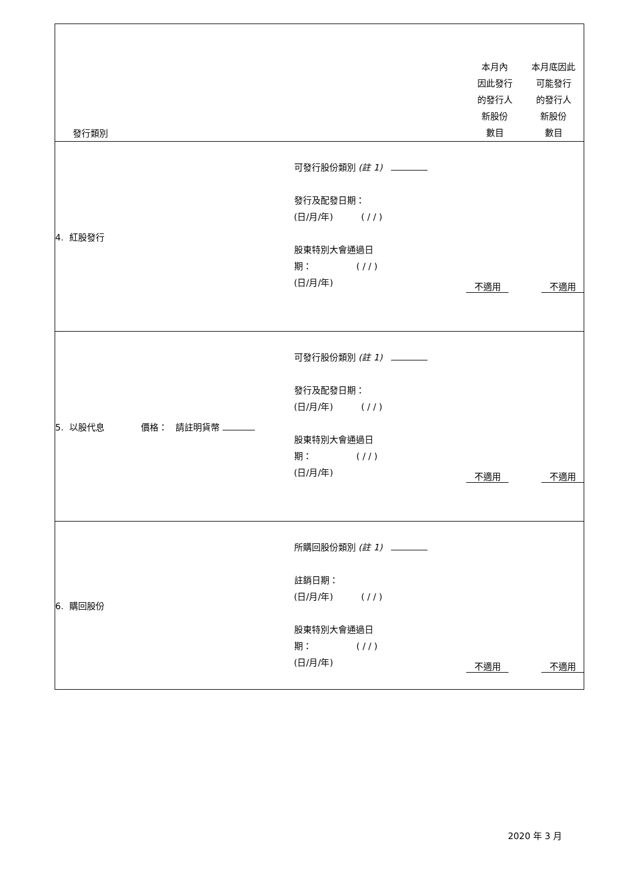| 發行類別 | | 本月內 因此發行 的發行人 新股份 數目 | 本月底因此 可能發行 的發行人 新股份 數目 |
| 4. 紅股發行 | 可發行股份類別 (註 1) 發行及配發日期： (日/月/年) ( / / ) 股東特別大會通過日 期： ( / / ) (日/月/年) | 不適用 | 不適用 |
| 5. 以股代息 價格： 請註明貨幣 | 可發行股份類別 (註 1) 發行及配發日期： (日/月/年) ( / / ) 股東特別大會通過日 期： ( / / ) (日/月/年) | 不適用 | 不適用 |
| 6. 購回股份 | 所購回股份類別 (註 1) 註銷日期： (日/月/年) ( / / ) 股東特別大會通過日 期： ( / / ) (日/月/年) | 不適用 | 不適用 |
2020 年 3 月